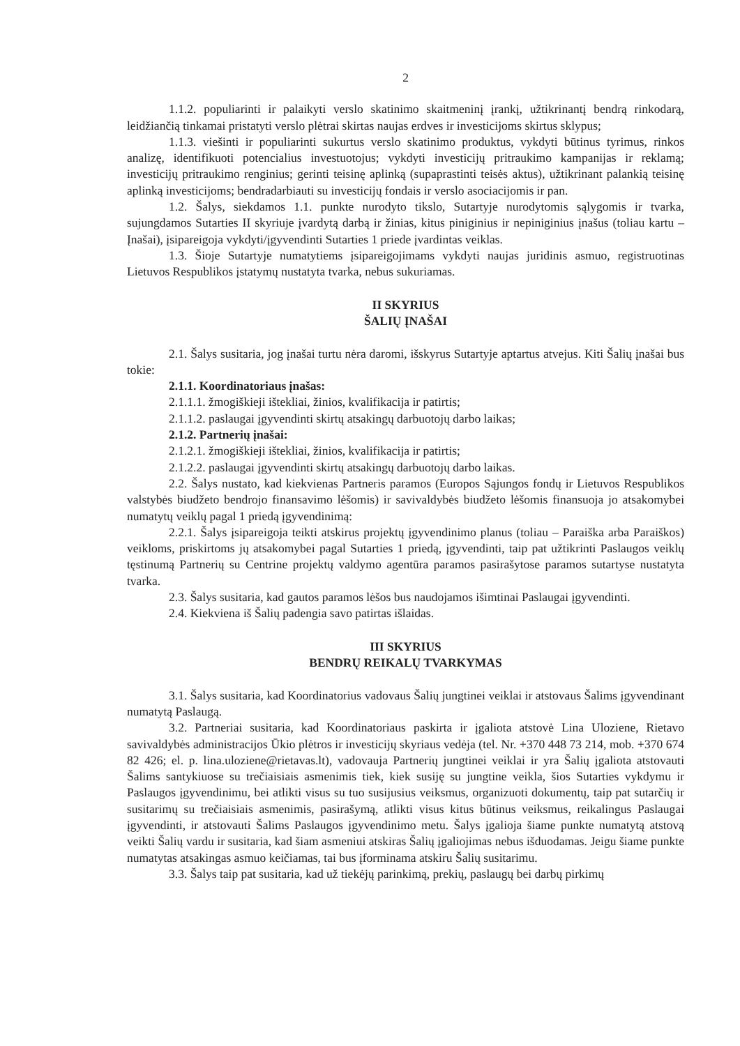2
1.1.2. populiarinti ir palaikyti verslo skatinimo skaitmeninį įrankį, užtikrinantį bendrą rinkodarą, leidžiančią tinkamai pristatyti verslo plėtrai skirtas naujas erdves ir investicijoms skirtus sklypus;
1.1.3. viešinti ir populiarinti sukurtus verslo skatinimo produktus, vykdyti būtinus tyrimus, rinkos analizę, identifikuoti potencialius investuotojus; vykdyti investicijų pritraukimo kampanijas ir reklamą; investicijų pritraukimo renginius; gerinti teisinę aplinką (supaprastinti teisės aktus), užtikrinant palankią teisinę aplinką investicijoms; bendradarbiauti su investicijų fondais ir verslo asociacijomis ir pan.
1.2. Šalys, siekdamos 1.1. punkte nurodyto tikslo, Sutartyje nurodytomis sąlygomis ir tvarka, sujungdamos Sutarties II skyriuje įvardytą darbą ir žinias, kitus piniginius ir nepiniginius įnašus (toliau kartu – Įnašai), įsipareigoja vykdyti/įgyvendinti Sutarties 1 priede įvardintas veiklas.
1.3. Šioje Sutartyje numatytiems įsipareigojimams vykdyti naujas juridinis asmuo, registruotinas Lietuvos Respublikos įstatymų nustatyta tvarka, nebus sukuriamas.
II SKYRIUS
ŠALIŲ ĮNAŠAI
2.1. Šalys susitaria, jog įnašai turtu nėra daromi, išskyrus Sutartyje aptartus atvejus. Kiti Šalių įnašai bus tokie:
2.1.1. Koordinatoriaus įnašas:
2.1.1.1. žmogiškieji ištekliai, žinios, kvalifikacija ir patirtis;
2.1.1.2. paslaugai įgyvendinti skirtų atsakingų darbuotojų darbo laikas;
2.1.2. Partnerių įnašai:
2.1.2.1. žmogiškieji ištekliai, žinios, kvalifikacija ir patirtis;
2.1.2.2. paslaugai įgyvendinti skirtų atsakingų darbuotojų darbo laikas.
2.2. Šalys nustato, kad kiekvienas Partneris paramos (Europos Sąjungos fondų ir Lietuvos Respublikos valstybės biudžeto bendrojo finansavimo lėšomis) ir savivaldybės biudžeto lėšomis finansuoja jo atsakomybei numatytų veiklų pagal 1 priedą įgyvendinimą:
2.2.1. Šalys įsipareigoja teikti atskirus projektų įgyvendinimo planus (toliau – Paraiška arba Paraiškos) veikloms, priskirtoms jų atsakomybei pagal Sutarties 1 priedą, įgyvendinti, taip pat užtikrinti Paslaugos veiklų tęstinumą Partnerių su Centrine projektų valdymo agentūra paramos pasirašytose paramos sutartyse nustatyta tvarka.
2.3. Šalys susitaria, kad gautos paramos lėšos bus naudojamos išimtinai Paslaugai įgyvendinti.
2.4. Kiekviena iš Šalių padengia savo patirtas išlaidas.
III SKYRIUS
BENDRŲ REIKALŲ TVARKYMAS
3.1. Šalys susitaria, kad Koordinatorius vadovaus Šalių jungtinei veiklai ir atstovaus Šalims įgyvendinant numatytą Paslaugą.
3.2. Partneriai susitaria, kad Koordinatoriaus paskirta ir įgaliota atstovė Lina Uloziene, Rietavo savivaldybės administracijos Ūkio plėtros ir investicijų skyriaus vedėja (tel. Nr. +370 448 73 214, mob. +370 674 82 426; el. p. lina.uloziene@rietavas.lt), vadovauja Partnerių jungtinei veiklai ir yra Šalių įgaliota atstovauti Šalims santykiuose su trečiaisiais asmenimis tiek, kiek susiję su jungtine veikla, šios Sutarties vykdymu ir Paslaugos įgyvendinimu, bei atlikti visus su tuo susijusius veiksmus, organizuoti dokumentų, taip pat sutarčių ir susitarimų su trečiaisiais asmenimis, pasirašymą, atlikti visus kitus būtinus veiksmus, reikalingus Paslaugai įgyvendinti, ir atstovauti Šalims Paslaugos įgyvendinimo metu. Šalys įgalioja šiame punkte numatytą atstovą veikti Šalių vardu ir susitaria, kad šiam asmeniui atskiras Šalių įgaliojimas nebus išduodamas. Jeigu šiame punkte numatytas atsakingas asmuo keičiamas, tai bus įforminama atskiru Šalių susitarimu.
3.3. Šalys taip pat susitaria, kad už tiekėjų parinkimą, prekių, paslaugų bei darbų pirkimų